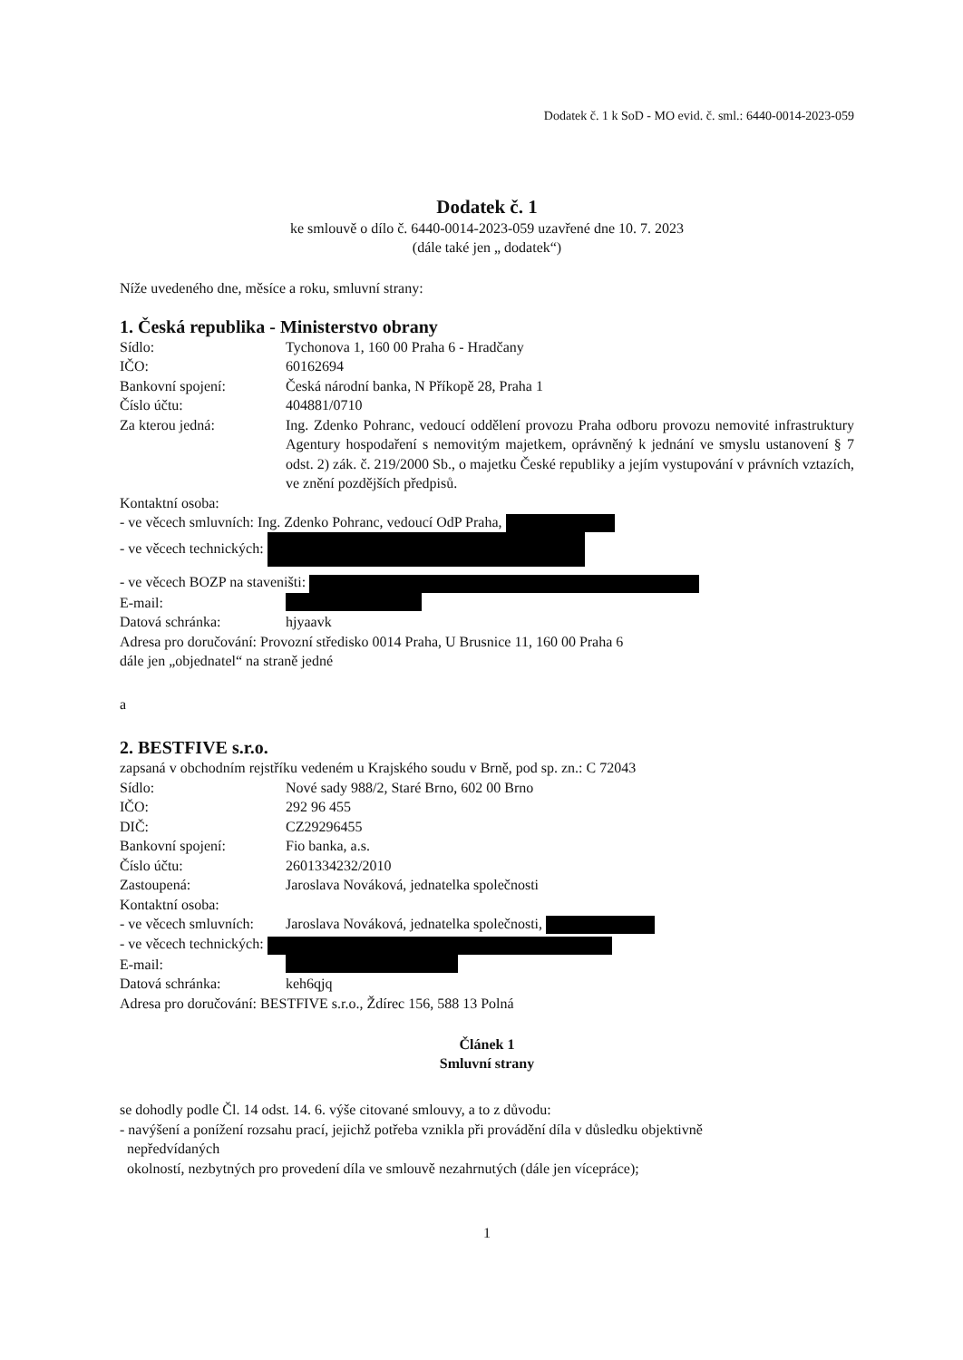Dodatek č. 1 k SoD - MO evid. č. sml.: 6440-0014-2023-059
Dodatek č. 1
ke smlouvě o dílo č. 6440-0014-2023-059 uzavřené dne 10. 7. 2023
(dále také jen „ dodatek“)
Níže uvedeného dne, měsíce a roku, smluvní strany:
1. Česká republika - Ministerstvo obrany
Sídlo: Tychonova 1, 160 00 Praha 6 - Hradčany
IČO: 60162694
Bankovní spojení: Česká národní banka, N Příkopě 28, Praha 1
Číslo účtu: 404881/0710
Za kterou jedná: Ing. Zdenko Pohranc, vedoucí oddělení provozu Praha odboru provozu nemovité infrastruktury Agentury hospodaření s nemovitým majetkem, oprávněný k jednání ve smyslu ustanovení § 7 odst. 2) zák. č. 219/2000 Sb., o majetku České republiky a jejím vystupování v právních vztazích, ve znění pozdějších předpisů.
Kontaktní osoba:
- ve věcech smluvních: Ing. Zdenko Pohranc, vedoucí OdP Praha,
- ve věcech technických:
- ve věcech BOZP na staveništi:
E-mail:
Datová schránka: hjyaavk
Adresa pro doručování: Provozní středisko 0014 Praha, U Brusnice 11, 160 00 Praha 6
dále jen „objednatel“ na straně jedné
a
2. BESTFIVE s.r.o.
zapsaná v obchodním rejstříku vedeném u Krajského soudu v Brně, pod sp. zn.: C 72043
Sídlo: Nové sady 988/2, Staré Brno, 602 00 Brno
IČO: 292 96 455
DIČ: CZ29296455
Bankovní spojení: Fio banka, a.s.
Číslo účtu: 2601334232/2010
Zastoupená: Jaroslava Nováková, jednatelka společnosti
Kontaktní osoba:
- ve věcech smluvních: Jaroslava Nováková, jednatelka společnosti,
- ve věcech technických:
E-mail:
Datová schránka: keh6qjq
Adresa pro doručování: BESTFIVE s.r.o., Ždírec 156, 588 13 Polná
Článek 1
Smluvní strany
se dohodly podle Čl. 14 odst. 14. 6. výše citované smlouvy, a to z důvodu:
- navýšení a ponížení rozsahu prací, jejichž potřeba vznikla při provádění díla v důsledku objektivně
nepředvídaných
okolností, nezbytných pro provedení díla ve smlouvě nezahrnutých (dále jen vícepráce);
1